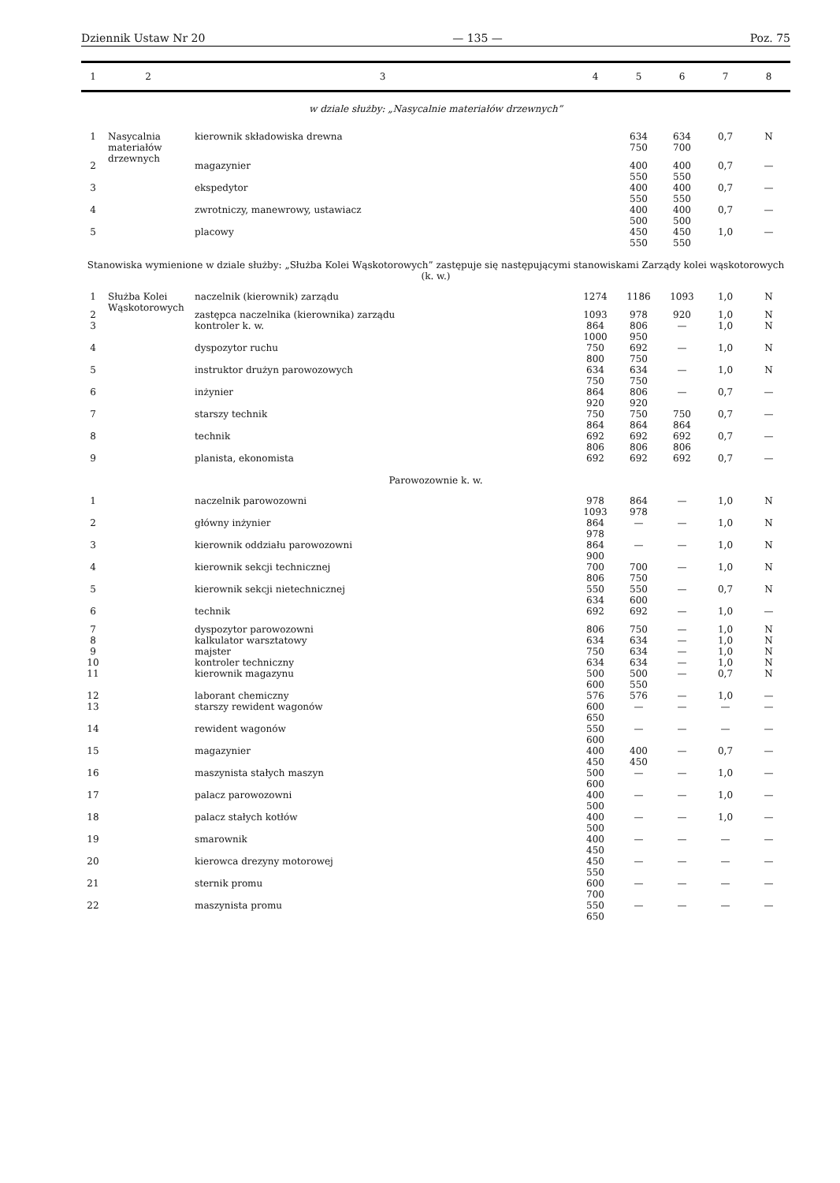Dziennik Ustaw Nr 20 — 135 — Poz. 75
| 1 | 2 | 3 | 4 | 5 | 6 | 7 | 8 |
| --- | --- | --- | --- | --- | --- | --- | --- |
| w dziale służby: „Nasycalnie materiałów drzewnych” | | | | | | | |
| 1 | Nasycalnia materiałów drzewnych | kierownik składowiska drewna | | 634 750 | 634 700 | 0,7 | N |
| 2 | | magazynier | | 400 550 | 400 550 | 0,7 | — |
| 3 | | ekspedytor | | 400 550 | 400 550 | 0,7 | — |
| 4 | | zwrotniczy, manewrowy, ustawiacz | | 400 500 | 400 500 | 0,7 | — |
| 5 | | placowy | | 450 550 | 450 550 | 1,0 | — |
| Stanowiska wymienione w dziale służby: „Służba Kolei Wąskotorowych” zastępuje się następującymi stanowiskami Zarządy kolei wąskotorowych (k. w.) | | | | | | | |
| 1 | Służba Kolei Wąskotorowych | naczelnik (kierownik) zarządu | 1274 | 1186 | 1093 | 1,0 | N |
| 2 | | zastępca naczelnika (kierownika) zarządu | 1093 | 978 | 920 | 1,0 | N |
| 3 | | kontroler k. w. | 864 1000 | 806 950 | — | 1,0 | N |
| 4 | | dyspozytor ruchu | 750 800 | 692 750 | — | 1,0 | N |
| 5 | | instruktor drużyn parowozowych | 634 750 | 634 750 | — | 1,0 | N |
| 6 | | inżynier | 864 920 | 806 920 | — | 0,7 | — |
| 7 | | starszy technik | 750 864 | 750 864 | 750 864 | 0,7 | — |
| 8 | | technik | 692 806 | 692 806 | 692 806 | 0,7 | — |
| 9 | | planista, ekonomista | 692 | 692 | 692 | 0,7 | — |
| Parowozownie k. w. | | | | | | | |
| 1 | | naczelnik parowozowni | 978 1093 | 864 978 | — | 1,0 | N |
| 2 | | główny inżynier | 864 978 | — | — | 1,0 | N |
| 3 | | kierownik oddziału parowozowni | 864 900 | — | — | 1,0 | N |
| 4 | | kierownik sekcji technicznej | 700 806 | 700 750 | — | 1,0 | N |
| 5 | | kierownik sekcji nietechnicznej | 550 634 | 550 600 | — | 0,7 | N |
| 6 | | technik | 692 | 692 | — | 1,0 | — |
| 7 | | dyspozytor parowozowni | 806 | 750 | — | 1,0 | N |
| 8 | | kalkulator warsztatowy | 634 | 634 | — | 1,0 | N |
| 9 | | majster | 750 | 634 | — | 1,0 | N |
| 10 | | kontroler techniczny | 634 | 634 | — | 1,0 | N |
| 11 | | kierownik magazynu | 500 600 | 500 550 | — | 0,7 | N |
| 12 | | laborant chemiczny | 576 | 576 | — | 1,0 | — |
| 13 | | starszy rewident wagonów | 600 650 | — | — | — | — |
| 14 | | rewident wagonów | 550 600 | — | — | — | — |
| 15 | | magazynier | 400 450 | 400 450 | — | 0,7 | — |
| 16 | | maszynista stałych maszyn | 500 600 | — | — | 1,0 | — |
| 17 | | palacz parowozowni | 400 500 | — | — | 1,0 | — |
| 18 | | palacz stałych kotłów | 400 500 | — | — | 1,0 | — |
| 19 | | smarownik | 400 450 | — | — | — | — |
| 20 | | kierowca drezyny motorowej | 450 550 | — | — | — | — |
| 21 | | sternik promu | 600 700 | — | — | — | — |
| 22 | | maszynista promu | 550 650 | — | — | — | — |